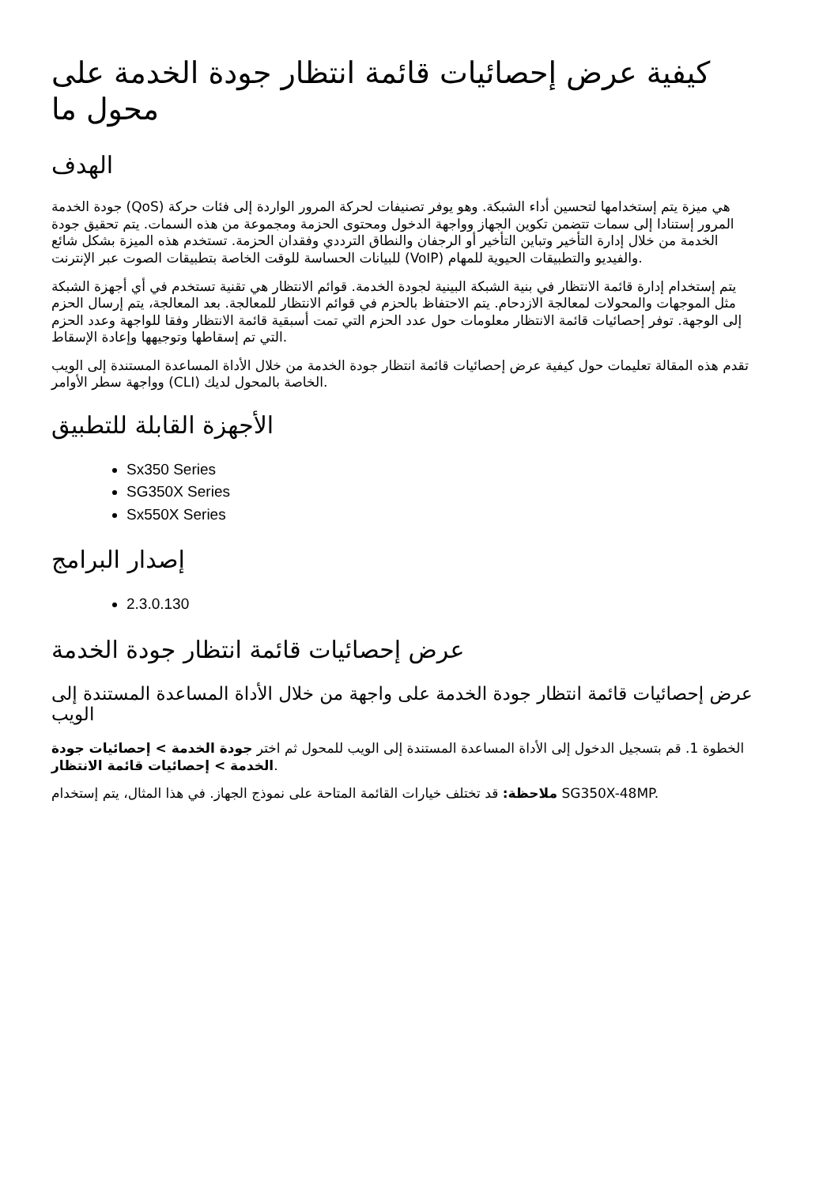كيفية عرض إحصائيات قائمة انتظار جودة الخدمة على محول ما
الهدف
جودة الخدمة (QoS) هي ميزة يتم إستخدامها لتحسين أداء الشبكة. وهو يوفر تصنيفات لحركة المرور الواردة إلى فئات حركة المرور إستنادا إلى سمات تتضمن تكوين الجهاز وواجهة الدخول ومحتوى الحزمة ومجموعة من هذه السمات. يتم تحقيق جودة الخدمة من خلال إدارة التأخير وتباين التأخير أو الرجفان والنطاق الترددي وفقدان الحزمة. تستخدم هذه الميزة بشكل شائع للبيانات الحساسة للوقت الخاصة بتطبيقات الصوت عبر الإنترنت (VoIP) والفيديو والتطبيقات الحيوية للمهام.
يتم إستخدام إدارة قائمة الانتظار في بنية الشبكة البينية لجودة الخدمة. قوائم الانتظار هي تقنية تستخدم في أي أجهزة الشبكة مثل الموجهات والمحولات لمعالجة الازدحام. يتم الاحتفاظ بالحزم في قوائم الانتظار للمعالجة. بعد المعالجة، يتم إرسال الحزم إلى الوجهة. توفر إحصائيات قائمة الانتظار معلومات حول عدد الحزم التي تمت أسبقية قائمة الانتظار وفقا للواجهة وعدد الحزم التي تم إسقاطها وتوجيهها وإعادة الإسقاط.
تقدم هذه المقالة تعليمات حول كيفية عرض إحصائيات قائمة انتظار جودة الخدمة من خلال الأداة المساعدة المستندة إلى الويب وواجهة سطر الأوامر (CLI) الخاصة بالمحول لديك.
الأجهزة القابلة للتطبيق
Sx350 Series
SG350X Series
Sx550X Series
إصدار البرامج
2.3.0.130
عرض إحصائيات قائمة انتظار جودة الخدمة
عرض إحصائيات قائمة انتظار جودة الخدمة على واجهة من خلال الأداة المساعدة المستندة إلى الويب
الخطوة 1. قم بتسجيل الدخول إلى الأداة المساعدة المستندة إلى الويب للمحول ثم اختر جودة الخدمة > إحصائيات جودة الخدمة > إحصائيات قائمة الانتظار.
ملاحظة: قد تختلف خيارات القائمة المتاحة على نموذج الجهاز. في هذا المثال، يتم إستخدام SG350X-48MP.